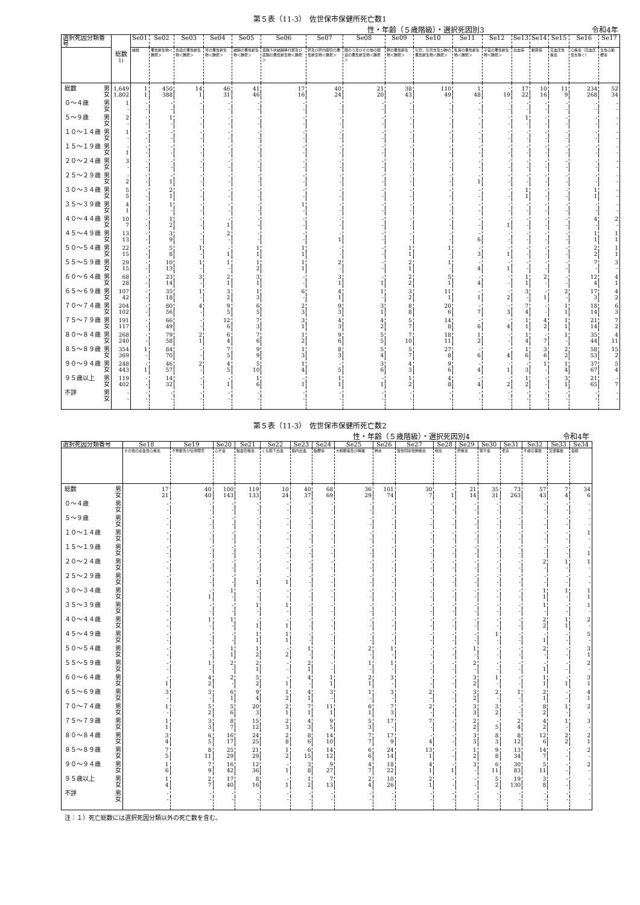第５表（11-3）　佐世保市保健所死亡数1
性・年齢（５歳階級）・選択死因別3 令和4年
| 選択死因分類番号 | | 総数<sup>1)</sup> | Se01 | Se02 | Se03 | Se04 | Se05 | Se06 | Se07 | Se08 | Se09 | Se10 | Se11 | Se12 | Se13 | Se14 | Se15 | Se16 | Se17 |
| --- | --- | --- | --- | --- | --- | --- | --- | --- | --- | --- | --- | --- | --- | --- | --- | --- | --- | --- | --- |
| | | | 結核 | 悪性新生物＜腫瘍＞ | 食道の悪性新生物＜腫瘍＞ | 胃の悪性新生物＜腫瘍＞ | 結腸の悪性新生物＜腫瘍＞ | 直腸Ｓ状結腸移行部及び直腸の悪性新生物＜腫瘍＞ | 肝及び肝内胆管の悪性新生物＜腫瘍＞ | 胆のう及びその他の胆道の悪性新生物＜腫瘍＞ | 膵の悪性新生物＜腫瘍＞ | 気管，気管支及び肺の悪性新生物＜腫瘍＞ | 乳房の悪性新生物＜腫瘍＞ | 子宮の悪性新生物＜腫瘍＞ | 白血病 | 糖尿病 | 高血圧性疾患 | 心疾患（高血圧性を除く） | 急性心筋梗塞 |
| 総数 | 男 | 1,649 | 1 | 450 | 14 | 46 | 41 | 17 | 40 | 21 | 38 | 110 | 1 | · | 17 | 10 | 11 | 234 | 52 |
| | 女 | 1,802 | 1 | 388 | 1 | 31 | 46 | 16 | 24 | 20 | 43 | 49 | 48 | 19 | 22 | 16 | 9 | 268 | 34 |
| ０～４歳 | 男 | 1 | - | - | - | - | - | - | - | - | - | - | - | · | - | - | - | - | - |
| | 女 | - | - | - | - | - | - | - | - | - | - | - | - | - | - | - | - | - | - |
| ５～９歳 | 男 | 2 | - | 1 | - | - | - | - | - | - | - | - | - | · | 1 | - | - | - | - |
| | 女 | - | - | - | - | - | - | - | - | - | - | - | - | - | - | - | - | - | - |
| １０～１４歳 | 男 | 1 | - | - | - | - | - | - | - | - | - | - | - | · | - | - | - | - | - |
| | 女 | - | - | - | - | - | - | - | - | - | - | - | - | - | - | - | - | - | - |
| １５～１９歳 | 男 | - | - | - | - | - | - | - | - | - | - | - | - | · | - | - | - | - | - |
| | 女 | 1 | - | - | - | - | - | - | - | - | - | - | - | - | - | - | - | - | - |
| ２０～２４歳 | 男 | 3 | - | - | - | - | - | - | - | - | - | - | - | · | - | - | - | - | - |
| | 女 | - | - | - | - | - | - | - | - | - | - | - | - | - | - | - | - | - | - |
| ２５～２９歳 | 男 | - | - | - | - | - | - | - | - | - | - | - | - | · | - | - | - | - | - |
| | 女 | 2 | - | 1 | - | - | - | - | - | - | - | - | 1 | - | - | - | - | - | - |
| ３０～３４歳 | 男 | 5 | - | 2 | - | - | - | - | - | - | - | - | - | · | 1 | - | - | 1 | - |
| | 女 | 5 | - | 1 | - | - | - | - | - | - | - | - | - | - | 1 | - | - | 1 | - |
| ３５～３９歳 | 男 | 4 | - | 1 | - | - | - | 1 | - | - | - | - | - | · | - | - | - | - | - |
| | 女 | 1 | - | - | - | - | - | - | - | - | - | - | - | - | - | - | - | - | - |
| ４０～４４歳 | 男 | 10 | - | 1 | - | - | - | - | - | - | - | - | - | · | - | - | - | 4 | 2 |
| | 女 | 7 | - | 2 | - | 1 | - | - | - | - | - | - | - | 1 | - | - | - | - | - |
| ４５～４９歳 | 男 | 13 | - | 3 | - | 2 | - | - | - | - | - | - | - | · | - | - | - | 1 | 1 |
| | 女 | 13 | - | 9 | - | - | - | - | 1 | - | - | - | 6 | - | - | - | - | 1 | 1 |
| ５０～５４歳 | 男 | 22 | - | 5 | 1 | - | 1 | 1 | - | - | 1 | 1 | - | · | - | - | - | 2 | 1 |
| | 女 | 15 | - | 8 | - | 1 | 1 | 1 | - | - | 1 | - | 3 | 1 | - | - | - | 2 | 1 |
| ５５～５９歳 | 男 | 29 | - | 10 | 1 | 1 | 1 | 1 | 2 | - | 2 | 1 | - | · | - | - | - | 7 | 3 |
| | 女 | 15 | - | 13 | - | - | 2 | 1 | - | - | 1 | - | 4 | 1 | - | - | - | - | - |
| ６０～６４歳 | 男 | 68 | - | 23 | 3 | 2 | 3 | - | 3 | - | 2 | 5 | - | · | 1 | 2 | - | 12 | 4 |
| | 女 | 28 | - | 14 | - | 1 | 1 | - | 1 | 1 | 2 | 1 | 4 | - | 1 | - | - | 4 | 1 |
| ６５～６９歳 | 男 | 107 | - | 35 | 1 | 3 | 1 | 6 | 4 | 1 | 3 | 11 | - | · | 3 | - | 2 | 17 | 4 |
| | 女 | 42 | - | 18 | - | 2 | 3 | - | 1 | - | 2 | 1 | 1 | 2 | - | 1 | - | 3 | 2 |
| ７０～７４歳 | 男 | 204 | - | 80 | 4 | 9 | 6 | 2 | 9 | 3 | 8 | 20 | - | · | 7 | - | 1 | 18 | 6 |
| | 女 | 102 | - | 56 | - | 5 | 5 | 3 | 3 | 1 | 8 | 6 | 7 | 3 | 4 | - | 1 | 14 | 3 |
| ７５～７９歳 | 男 | 191 | - | 66 | - | 12 | 7 | 3 | 4 | 4 | 5 | 14 | - | · | 1 | 4 | 1 | 21 | 7 |
| | 女 | 117 | - | 49 | - | 6 | 3 | 1 | 3 | 2 | 7 | 8 | 6 | 4 | 1 | 2 | 1 | 14 | 2 |
| ８０～８４歳 | 男 | 268 | - | 79 | 2 | 6 | 7 | 1 | 9 | 5 | 7 | 18 | 1 | · | 1 | - | 1 | 35 | 4 |
| | 女 | 240 | - | 58 | 1 | 4 | 6 | 2 | 6 | 5 | 10 | 11 | 2 | - | 4 | 7 | - | 44 | 11 |
| ８５～８９歳 | 男 | 354 | 1 | 84 | - | 7 | 9 | 1 | 8 | 5 | 5 | 27 | - | · | 1 | 3 | 2 | 58 | 15 |
| | 女 | 369 | - | 70 | - | 5 | 9 | 3 | 3 | 4 | 7 | 8 | 6 | 4 | 6 | 6 | 2 | 53 | 2 |
| ９０～９４歳 | 男 | 248 | - | 46 | 2 | 4 | 5 | 1 | - | 3 | 4 | 9 | - | · | - | 1 | 1 | 37 | 5 |
| | 女 | 443 | 1 | 57 | - | 5 | 10 | 4 | 5 | 6 | 3 | 6 | 4 | 1 | 3 | - | 4 | 67 | 4 |
| ９５歳以上 | 男 | 119 | - | 14 | - | - | 1 | - | 1 | - | 1 | 4 | - | · | 1 | - | 3 | 21 | - |
| | 女 | 402 | - | 32 | - | 1 | 6 | 1 | 1 | 1 | 2 | 8 | 4 | 2 | 2 | - | 1 | 65 | 7 |
| 不詳 | 男 | - | - | - | - | - | - | - | - | - | - | - | - | · | - | - | - | - | - |
| | 女 | - | - | - | - | - | - | - | - | - | - | - | - | - | - | - | - | - | - |
第５表（11-3）　佐世保市保健所死亡数2
性・年齢（５歳階級）・選択死因別4 令和4年
| 選択死因分類番号 | | Se18 | Se19 | Se20 | Se21 | Se22 | Se23 | Se24 | Se25 | Se26 | Se27 | Se28 | Se29 | Se30 | Se31 | Se32 | Se33 | Se34 |
| --- | --- | --- | --- | --- | --- | --- | --- | --- | --- | --- | --- | --- | --- | --- | --- | --- | --- | --- |
| | | その他の虚血性心疾患 | 不整脈及び伝導障害 | 心不全 | 脳血管疾患 | くも膜下出血 | 脳内出血 | 脳梗塞 | 大動脈瘤及び解離 | 肺炎 | 慢性閉塞性肺疾患 | 喘息 | 肝疾患 | 腎不全 | 老衰 | 不慮の事故 | 交通事故 | 自殺 |
| 総数 | 男 | 17 | 40 | 100 | 119 | 10 | 40 | 68 | 36 | 101 | 30 | - | 21 | 35 | 73 | 57 | 7 | 34 |
| | 女 | 21 | 40 | 143 | 133 | 24 | 37 | 69 | 29 | 74 | 7 | 1 | 14 | 31 | 263 | 43 | 4 | 6 |
| ０～４歳 | 男 | - | - | - | - | - | - | - | - | - | - | - | - | - | - | - | - | - |
| | 女 | - | - | - | - | - | - | - | - | - | - | - | - | - | - | - | - | - |
| ５～９歳 | 男 | - | - | - | - | - | - | - | - | - | - | - | - | - | - | - | - | - |
| | 女 | - | - | - | - | - | - | - | - | - | - | - | - | - | - | - | - | - |
| １０～１４歳 | 男 | - | - | - | - | - | - | - | - | - | - | - | - | - | - | - | - | 1 |
| | 女 | - | - | - | - | - | - | - | - | - | - | - | - | - | - | - | - | - |
| １５～１９歳 | 男 | - | - | - | - | - | - | - | - | - | - | - | - | - | - | - | - | - |
| | 女 | - | - | - | - | - | - | - | - | - | - | - | - | - | - | - | - | 1 |
| ２０～２４歳 | 男 | - | - | - | - | - | - | - | - | - | - | - | - | - | - | 2 | 1 | 1 |
| | 女 | - | - | - | - | - | - | - | - | - | - | - | - | - | - | - | - | - |
| ２５～２９歳 | 男 | - | - | - | - | - | - | - | - | - | - | - | - | - | - | - | - | - |
| | 女 | - | - | - | 1 | 1 | - | - | - | - | - | - | - | - | - | - | - | - |
| ３０～３４歳 | 男 | - | - | 1 | - | - | - | - | - | - | - | - | - | - | - | 1 | 1 | 1 |
| | 女 | - | 1 | - | - | - | - | - | - | - | - | - | - | - | - | 1 | - | 1 |
| ３５～３９歳 | 男 | - | - | - | 1 | 1 | - | - | - | - | - | - | - | - | - | 1 | - | 1 |
| | 女 | - | - | - | - | - | - | - | - | - | - | - | - | - | - | - | - | - |
| ４０～４４歳 | 男 | - | 1 | 1 | - | - | - | - | - | - | - | - | - | - | - | 2 | 1 | 2 |
| | 女 | - | - | - | 1 | 1 | - | - | - | - | - | - | - | - | - | 2 | 1 | - |
| ４５～４９歳 | 男 | - | - | - | 1 | 1 | - | - | - | - | - | - | - | 1 | - | - | - | 5 |
| | 女 | - | - | - | 1 | 1 | - | - | - | - | - | - | - | - | - | 1 | - | - |
| ５０～５４歳 | 男 | - | - | 1 | 1 | - | 1 | - | 2 | 1 | - | - | 1 | - | - | 2 | - | 3 |
| | 女 | - | - | 1 | 2 | 2 | - | - | - | - | - | - | - | - | - | - | - | 1 |
| ５５～５９歳 | 男 | - | 1 | 2 | 2 | - | 2 | - | 1 | 1 | - | - | 2 | - | - | - | - | 2 |
| | 女 | - | - | - | 1 | - | 1 | - | - | - | - | - | - | - | - | 1 | - | - |
| ６０～６４歳 | 男 | - | 4 | 2 | 5 | - | 4 | 1 | 2 | 3 | - | - | 3 | 1 | - | 1 | - | 3 |
| | 女 | 1 | 2 | - | 2 | 1 | - | 1 | 1 | - | - | - | 2 | - | - | 1 | 1 | 1 |
| ６５～６９歳 | 男 | 3 | 3 | 6 | 9 | 1 | 4 | 3 | 1 | 3 | 2 | - | 3 | 2 | 1 | 2 | - | 4 |
| | 女 | - | - | 1 | 4 | 2 | 1 | - | - | - | - | - | 2 | - | - | 1 | - | 1 |
| ７０～７４歳 | 男 | 1 | 5 | 5 | 20 | 2 | 7 | 11 | 6 | 7 | 2 | - | 3 | 3 | - | 8 | 1 | 2 |
| | 女 | - | 2 | 6 | 3 | 1 | 1 | 1 | 1 | 3 | - | - | 3 | 2 | - | 2 | - | - |
| ７５～７９歳 | 男 | 1 | 3 | 8 | 15 | 2 | 4 | 9 | 5 | 17 | 7 | - | 2 | - | 2 | 4 | 1 | 3 |
| | 女 | 1 | 3 | 7 | 12 | 3 | 3 | 5 | 3 | - | - | - | 2 | 5 | 4 | 2 | - | - |
| ８０～８４歳 | 男 | 3 | 6 | 16 | 24 | 2 | 8 | 14 | 7 | 17 | - | - | 3 | 8 | 8 | 12 | 2 | 2 |
| | 女 | 4 | 5 | 17 | 25 | 8 | 6 | 10 | 7 | 9 | 4 | - | 3 | 3 | 12 | 6 | 2 | 1 |
| ８５～８９歳 | 男 | 7 | 8 | 25 | 21 | 1 | 6 | 14 | 6 | 24 | 13 | - | 1 | 9 | 13 | 14 | - | 2 |
| | 女 | 5 | 11 | 29 | 29 | 2 | 15 | 12 | 6 | 14 | 1 | - | 2 | 8 | 34 | 7 | - | - |
| ９０～９４歳 | 男 | 1 | 7 | 16 | 12 | - | 3 | 9 | 4 | 18 | 4 | - | 3 | 6 | 30 | 5 | - | 2 |
| | 女 | 6 | 9 | 42 | 36 | 1 | 8 | 27 | 7 | 22 | 1 | 1 | - | 11 | 83 | 11 | - | - |
| ９５歳以上 | 男 | 1 | 2 | 17 | 8 | - | 1 | 7 | 2 | 10 | 2 | - | - | 5 | 19 | 3 | - | - |
| | 女 | 4 | 7 | 40 | 16 | 1 | 2 | 13 | 4 | 26 | 1 | - | - | 2 | 130 | 8 | - | - |
| 不詳 | 男 | - | - | - | - | - | - | - | - | - | - | - | - | - | - | - | - | - |
| | 女 | - | - | - | - | - | - | - | - | - | - | - | - | - | - | - | - | - |
注：１）死亡総数には選択死因分類以外の死亡数を含む。